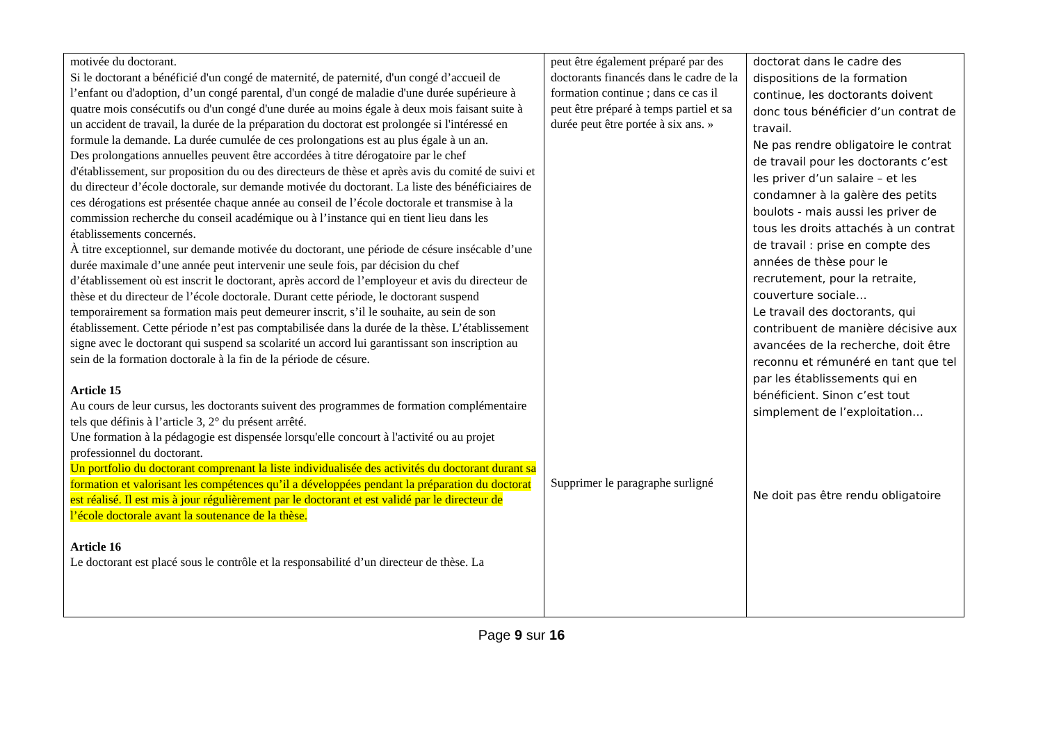| motivée du doctorant. Si le doctorant a bénéficié d'un congé de maternité, de paternité, d'un congé d’accueil de l’enfant ou d'adoption, d’un congé parental, d'un congé de maladie d'une durée supérieure à quatre mois consécutifs ou d'un congé d'une durée au moins égale à deux mois faisant suite à un accident de travail, la durée de la préparation du doctorat est prolongée si l'intéressé en formule la demande. La durée cumulée de ces prolongations est au plus égale à un an. Des prolongations annuelles peuvent être accordées à titre dérogatoire par le chef d'établissement, sur proposition du ou des directeurs de thèse et après avis du comité de suivi et du directeur d’école doctorale, sur demande motivée du doctorant. La liste des bénéficiaires de ces dérogations est présentée chaque année au conseil de l’école doctorale et transmise à la commission recherche du conseil académique ou à l’instance qui en tient lieu dans les établissements concernés. À titre exceptionnel, sur demande motivée du doctorant, une période de césure insécable d’une durée maximale d’une année peut intervenir une seule fois, par décision du chef d’établissement où est inscrit le doctorant, après accord de l’employeur et avis du directeur de thèse et du directeur de l’école doctorale. Durant cette période, le doctorant suspend temporairement sa formation mais peut demeurer inscrit, s’il le souhaite, au sein de son établissement. Cette période n’est pas comptabilisée dans la durée de la thèse. L’établissement signe avec le doctorant qui suspend sa scolarité un accord lui garantissant son inscription au sein de la formation doctorale à la fin de la période de césure. Article 15 Au cours de leur cursus, les doctorants suivent des programmes de formation complémentaire tels que définis à l’article 3, 2° du présent arrêté. Une formation à la pédagogie est dispensée lorsqu'elle concourt à l'activité ou au projet professionnel du doctorant. Un portfolio du doctorant comprenant la liste individualisée des activités du doctorant durant sa formation et valorisant les compétences qu’il a développées pendant la préparation du doctorat est réalisé. Il est mis à jour régulièrement par le doctorant et est validé par le directeur de l’école doctorale avant la soutenance de la thèse. Article 16 Le doctorant est placé sous le contrôle et la responsabilité d’un directeur de thèse. La | peut être également préparé par des doctorants financés dans le cadre de la formation continue ; dans ce cas il peut être préparé à temps partiel et sa durée peut être portée à six ans. » Supprimer le paragraphe surligné | doctorat dans le cadre des dispositions de la formation continue, les doctorants doivent donc tous bénéficier d’un contrat de travail. Ne pas rendre obligatoire le contrat de travail pour les doctorants c’est les priver d’un salaire – et les condamner à la galère des petits boulots - mais aussi les priver de tous les droits attachés à un contrat de travail : prise en compte des années de thèse pour le recrutement, pour la retraite, couverture sociale… Le travail des doctorants, qui contribuent de manière décisive aux avancées de la recherche, doit être reconnu et rémunéré en tant que tel par les établissements qui en bénéficient. Sinon c’est tout simplement de l’exploitation… Ne doit pas être rendu obligatoire |
Page 9 sur 16